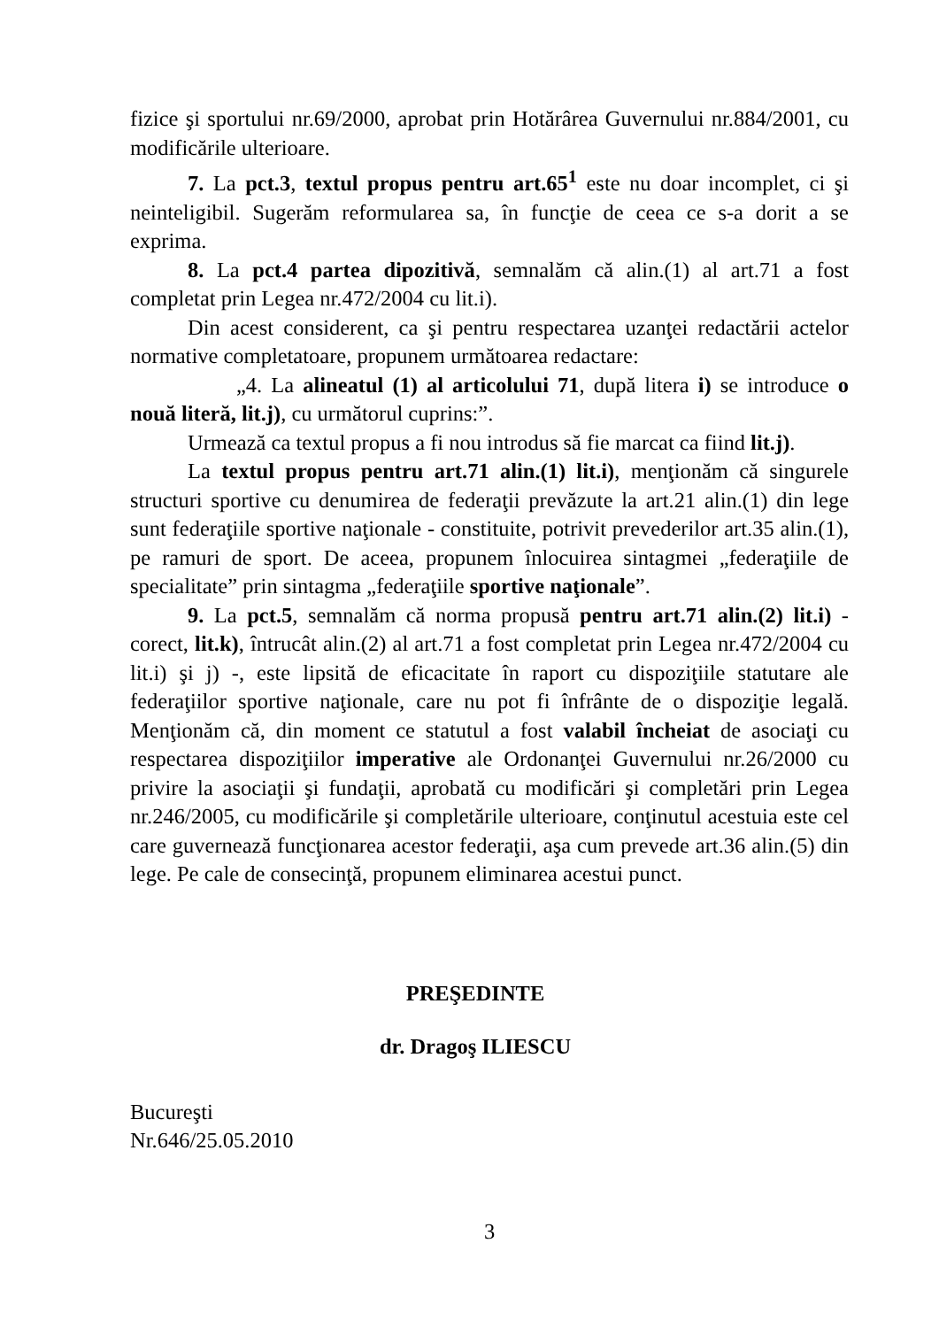fizice şi sportului nr.69/2000, aprobat prin Hotărârea Guvernului nr.884/2001, cu modificările ulterioare.
7. La pct.3, textul propus pentru art.65<sup>1</sup> este nu doar incomplet, ci şi neinteligibil. Sugerăm reformularea sa, în funcţie de ceea ce s-a dorit a se exprima.
8. La pct.4 partea dipozitivă, semnalăm că alin.(1) al art.71 a fost completat prin Legea nr.472/2004 cu lit.i).
Din acest considerent, ca şi pentru respectarea uzanţei redactării actelor normative completatoare, propunem următoarea redactare:
„4. La alineatul (1) al articolului 71, după litera i) se introduce o nouă literă, lit.j), cu următorul cuprins:”.
Urmează ca textul propus a fi nou introdus să fie marcat ca fiind lit.j).
La textul propus pentru art.71 alin.(1) lit.i), menţionăm că singurele structuri sportive cu denumirea de federaţii prevăzute la art.21 alin.(1) din lege sunt federaţiile sportive naţionale - constituite, potrivit prevederilor art.35 alin.(1), pe ramuri de sport. De aceea, propunem înlocuirea sintagmei „federaţiile de specialitate” prin sintagma „federaţiile sportive naţionale”.
9. La pct.5, semnalăm că norma propusă pentru art.71 alin.(2) lit.i) - corect, lit.k), întrucât alin.(2) al art.71 a fost completat prin Legea nr.472/2004 cu lit.i) şi j) -, este lipsită de eficacitate în raport cu dispoziţiile statutare ale federaţiilor sportive naţionale, care nu pot fi înfrânte de o dispoziţie legală. Menţionăm că, din moment ce statutul a fost valabil încheiat de asociaţi cu respectarea dispoziţiilor imperative ale Ordonanţei Guvernului nr.26/2000 cu privire la asociaţii şi fundaţii, aprobată cu modificări şi completări prin Legea nr.246/2005, cu modificările şi completările ulterioare, conţinutul acestuia este cel care guvernează funcţionarea acestor federaţii, aşa cum prevede art.36 alin.(5) din lege. Pe cale de consecinţă, propunem eliminarea acestui punct.
PREŞEDINTE
dr. Dragoş ILIESCU
Bucureşti
Nr.646/25.05.2010
3